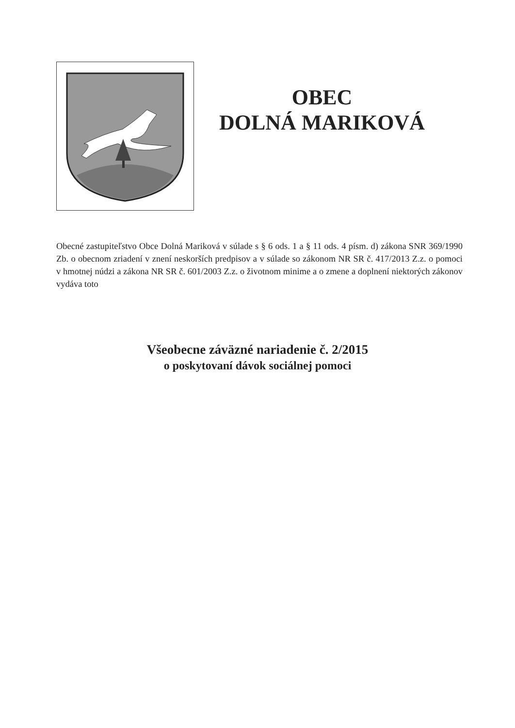OBEC
DOLNÁ MARIKOVÁ
Obecné zastupiteľstvo Obce Dolná Mariková v súlade s § 6 ods. 1 a § 11 ods. 4 písm. d) zákona SNR 369/1990 Zb. o obecnom zriadení v znení neskorších predpisov a v súlade so zákonom NR SR č. 417/2013 Z.z. o pomoci v hmotnej núdzi a zákona NR SR č. 601/2003 Z.z. o životnom minime a o zmene a doplnení niektorých zákonov vydáva toto
Všeobecne záväzné nariadenie č. 2/2015
o poskytovaní dávok sociálnej pomoci